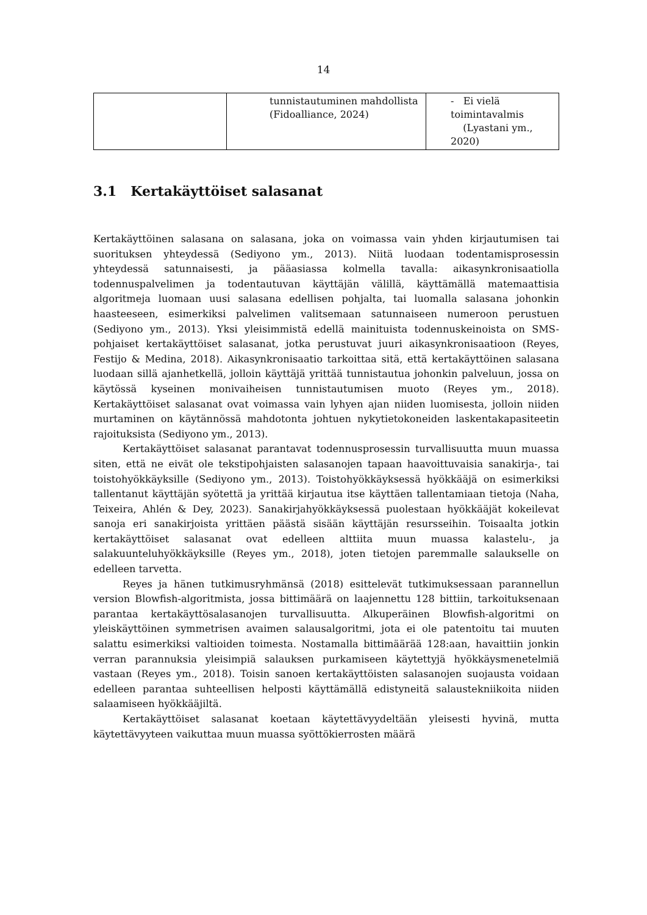14
| | tunnistautuminen mahdollista (Fidoalliance, 2024) | - Ei vielä toimintavalmis (Lyastani ym., 2020) |
3.1 Kertakäyttöiset salasanat
Kertakäyttöinen salasana on salasana, joka on voimassa vain yhden kirjautumisen tai suorituksen yhteydessä (Sediyono ym., 2013). Niitä luodaan todentamisprosessin yhteydessä satunnaisesti, ja pääasiassa kolmella tavalla: aikasynkronisaatiolla todennuspalvelimen ja todentautuvan käyttäjän välillä, käyttämällä matemaattisia algoritmeja luomaan uusi salasana edellisen pohjalta, tai luomalla salasana johonkin haasteeseen, esimerkiksi palvelimen valitsemaan satunnaiseen numeroon perustuen (Sediyono ym., 2013). Yksi yleisimmistä edellä mainituista todennuskeinoista on SMS-pohjaiset kertakäyttöiset salasanat, jotka perustuvat juuri aikasynkronisaatioon (Reyes, Festijo & Medina, 2018). Aikasynkronisaatio tarkoittaa sitä, että kertakäyttöinen salasana luodaan sillä ajanhetkellä, jolloin käyttäjä yrittää tunnistautua johonkin palveluun, jossa on käytössä kyseinen monivaiheisen tunnistautumisen muoto (Reyes ym., 2018). Kertakäyttöiset salasanat ovat voimassa vain lyhyen ajan niiden luomisesta, jolloin niiden murtaminen on käytännössä mahdotonta johtuen nykytietokoneiden laskentakapasiteetin rajoituksista (Sediyono ym., 2013).
Kertakäyttöiset salasanat parantavat todennusprosessin turvallisuutta muun muassa siten, että ne eivät ole tekstipohjaisten salasanojen tapaan haavoittuvaisia sanakirja-, tai toistohyökkäyksille (Sediyono ym., 2013). Toistohyökkäyksessä hyökkääjä on esimerkiksi tallentanut käyttäjän syötettä ja yrittää kirjautua itse käyttäen tallentamiaan tietoja (Naha, Teixeira, Ahlén & Dey, 2023). Sanakirjahyökkäyksessä puolestaan hyökkääjät kokeilevat sanoja eri sanakirjoista yrittäen päästä sisään käyttäjän resursseihin. Toisaalta jotkin kertakäyttöiset salasanat ovat edelleen alttiita muun muassa kalastelu-, ja salakuunteluhyökkäyksille (Reyes ym., 2018), joten tietojen paremmalle salaukselle on edelleen tarvetta.
Reyes ja hänen tutkimusryhmänsä (2018) esittelevät tutkimuksessaan parannellun version Blowfish-algoritmista, jossa bittimäärä on laajennettu 128 bittiin, tarkoituksenaan parantaa kertakäyttösalasanojen turvallisuutta. Alkuperäinen Blowfish-algoritmi on yleiskäyttöinen symmetrisen avaimen salausalgoritmi, jota ei ole patentoitu tai muuten salattu esimerkiksi valtioiden toimesta. Nostamalla bittimäärää 128:aan, havaittiin jonkin verran parannuksia yleisimpiä salauksen purkamiseen käytettyjä hyökkäysmenetelmiä vastaan (Reyes ym., 2018). Toisin sanoen kertakäyttöisten salasanojen suojausta voidaan edelleen parantaa suhteellisen helposti käyttämällä edistyneitä salaustekniikoita niiden salaamiseen hyökkääjiltä.
Kertakäyttöiset salasanat koetaan käytettävyydeltään yleisesti hyvinä, mutta käytettävyyteen vaikuttaa muun muassa syöttökierrosten määrä